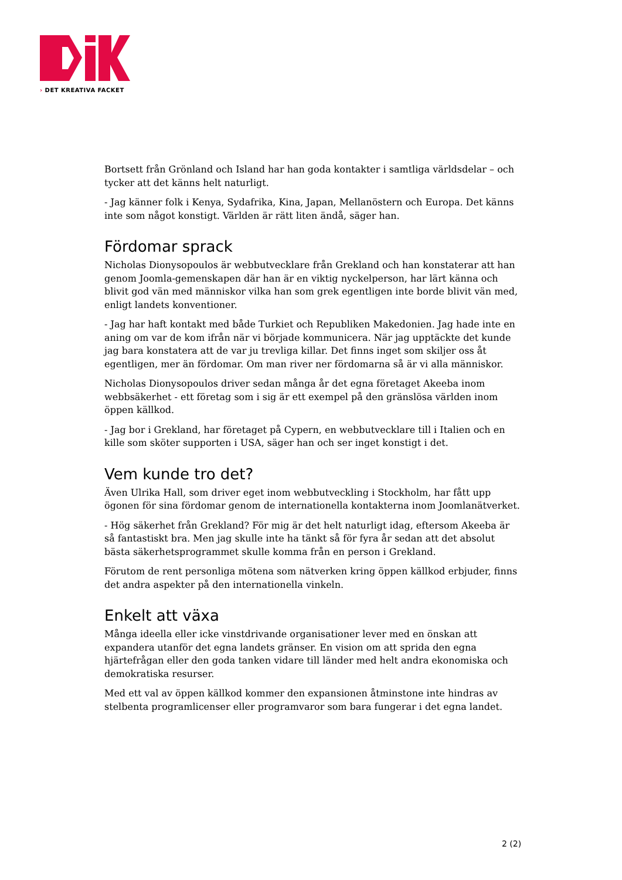› DET KREATIVA FACKET
Bortsett från Grönland och Island har han goda kontakter i samtliga världsdelar – och tycker att det känns helt naturligt.
- Jag känner folk i Kenya, Sydafrika, Kina, Japan, Mellanöstern och Europa. Det känns inte som något konstigt. Världen är rätt liten ändå, säger han.
Fördomar sprack
Nicholas Dionysopoulos är webbutvecklare från Grekland och han konstaterar att han genom Joomla-gemenskapen där han är en viktig nyckelperson, har lärt känna och blivit god vän med människor vilka han som grek egentligen inte borde blivit vän med, enligt landets konventioner.
- Jag har haft kontakt med både Turkiet och Republiken Makedonien. Jag hade inte en aning om var de kom ifrån när vi började kommunicera. När jag upptäckte det kunde jag bara konstatera att de var ju trevliga killar. Det finns inget som skiljer oss åt egentligen, mer än fördomar. Om man river ner fördomarna så är vi alla människor.
Nicholas Dionysopoulos driver sedan många år det egna företaget Akeeba inom webbsäkerhet - ett företag som i sig är ett exempel på den gränslösa världen inom öppen källkod.
- Jag bor i Grekland, har företaget på Cypern, en webbutvecklare till i Italien och en kille som sköter supporten i USA, säger han och ser inget konstigt i det.
Vem kunde tro det?
Även Ulrika Hall, som driver eget inom webbutveckling i Stockholm, har fått upp ögonen för sina fördomar genom de internationella kontakterna inom Joomlanätverket.
- Hög säkerhet från Grekland? För mig är det helt naturligt idag, eftersom Akeeba är så fantastiskt bra. Men jag skulle inte ha tänkt så för fyra år sedan att det absolut bästa säkerhetsprogrammet skulle komma från en person i Grekland.
Förutom de rent personliga mötena som nätverken kring öppen källkod erbjuder, finns det andra aspekter på den internationella vinkeln.
Enkelt att växa
Många ideella eller icke vinstdrivande organisationer lever med en önskan att expandera utanför det egna landets gränser. En vision om att sprida den egna hjärtefrågan eller den goda tanken vidare till länder med helt andra ekonomiska och demokratiska resurser.
Med ett val av öppen källkod kommer den expansionen åtminstone inte hindras av stelbenta programlicenser eller programvaror som bara fungerar i det egna landet.
2 (2)